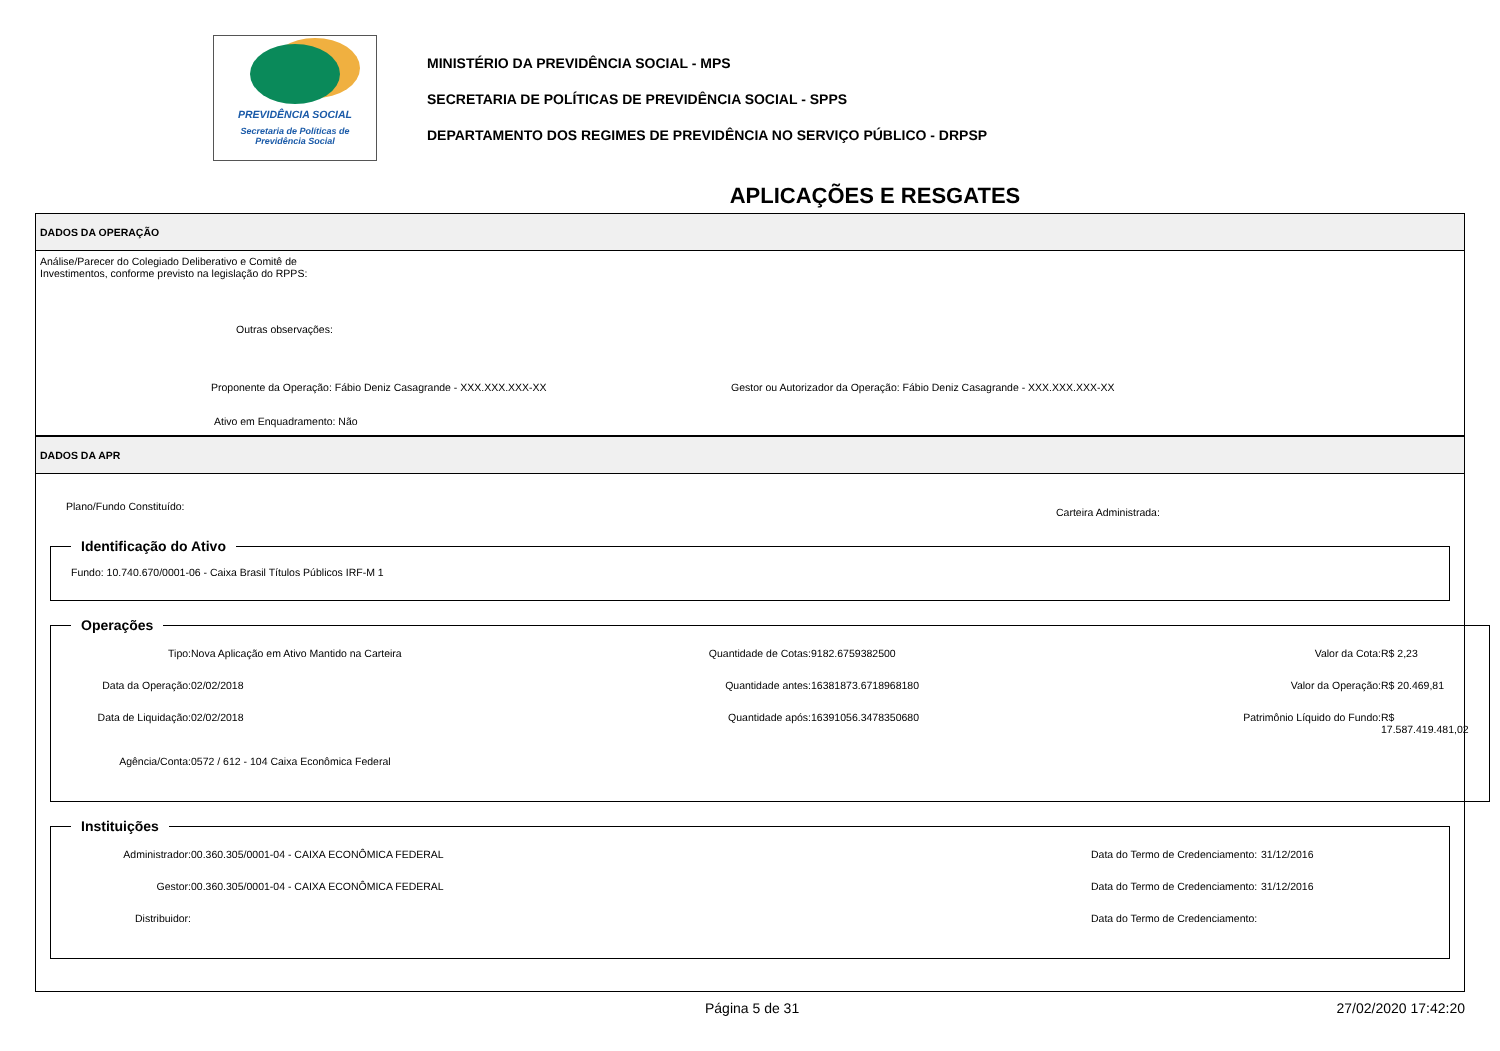PREVIDÊNCIA SOCIAL
Secretaria de Políticas de
Previdência Social
MINISTÉRIO DA PREVIDÊNCIA SOCIAL - MPS
SECRETARIA DE POLÍTICAS DE PREVIDÊNCIA SOCIAL - SPPS
DEPARTAMENTO DOS REGIMES DE PREVIDÊNCIA NO SERVIÇO PÚBLICO - DRPSP
APLICAÇÕES E RESGATES
DADOS DA OPERAÇÃO
Análise/Parecer do Colegiado Deliberativo e Comitê de
Investimentos, conforme previsto na legislação do RPPS:
Outras observações:
Proponente da Operação: Fábio Deniz Casagrande - XXX.XXX.XXX-XX Gestor ou Autorizador da Operação: Fábio Deniz Casagrande - XXX.XXX.XXX-XX
Ativo em Enquadramento: Não
DADOS DA APR
Plano/Fundo Constituído: Carteira Administrada:
Identificação do Ativo
Fundo: 10.740.670/0001-06 - Caixa Brasil Títulos Públicos IRF-M 1
Operações
Tipo: Nova Aplicação em Ativo Mantido na Carteira Quantidade de Cotas: 9182.6759382500 Valor da Cota: R$ 2,23 Data da Operação: 02/02/2018 Quantidade antes: 16381873.6718968180 Valor da Operação: R$ 20.469,81 Data de Liquidação: 02/02/2018 Quantidade após: 16391056.3478350680 Patrimônio Líquido do Fundo: R$ 17.587.419.481,02 Agência/Conta: 0572 / 612 - 104 Caixa Econômica Federal
Instituições
Administrador: 00.360.305/0001-04 - CAIXA ECONÔMICA FEDERAL Data do Termo de Credenciamento: 31/12/2016 Gestor: 00.360.305/0001-04 - CAIXA ECONÔMICA FEDERAL Data do Termo de Credenciamento: 31/12/2016 Distribuidor: Data do Termo de Credenciamento:
Página 5 de 31 27/02/2020 17:42:20